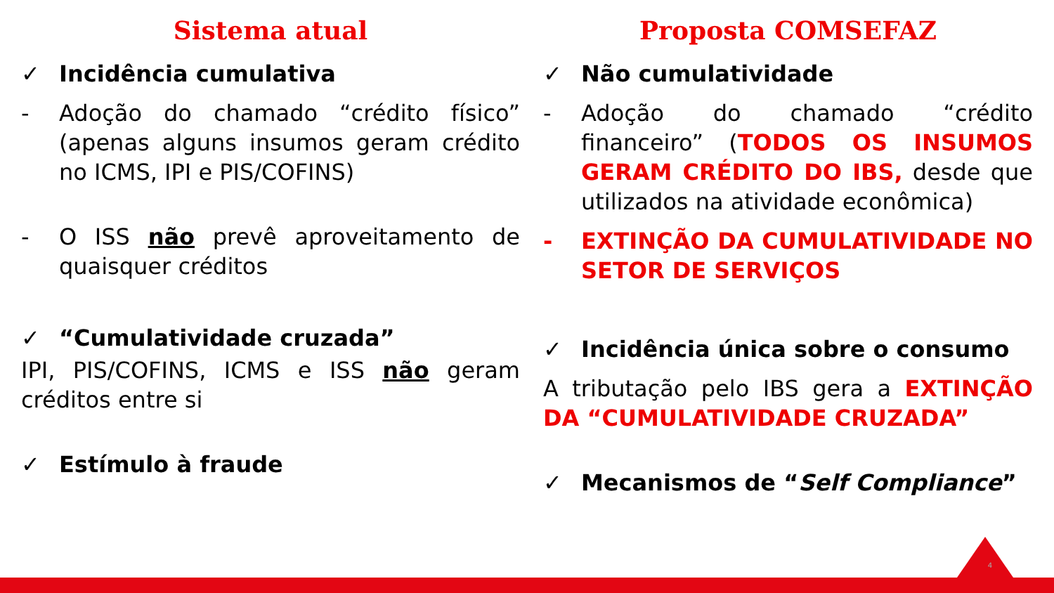Sistema atual
✓ Incidência cumulativa
- Adoção do chamado “crédito físico” (apenas alguns insumos geram crédito no ICMS, IPI e PIS/COFINS)
- O ISS não prevê aproveitamento de quaisquer créditos
✓ “Cumulatividade cruzada”
IPI, PIS/COFINS, ICMS e ISS não geram créditos entre si
✓ Estímulo à fraude
Proposta COMSEFAZ
✓ Não cumulatividade
- Adoção do chamado “crédito financeiro” (TODOS OS INSUMOS GERAM CRÉDITO DO IBS, desde que utilizados na atividade econômica)
- EXTINÇÃO DA CUMULATIVIDADE NO SETOR DE SERVIÇOS
✓ Incidência única sobre o consumo
A tributação pelo IBS gera a EXTINÇÃO DA “CUMULATIVIDADE CRUZADA”
✓ Mecanismos de “Self Compliance”
4